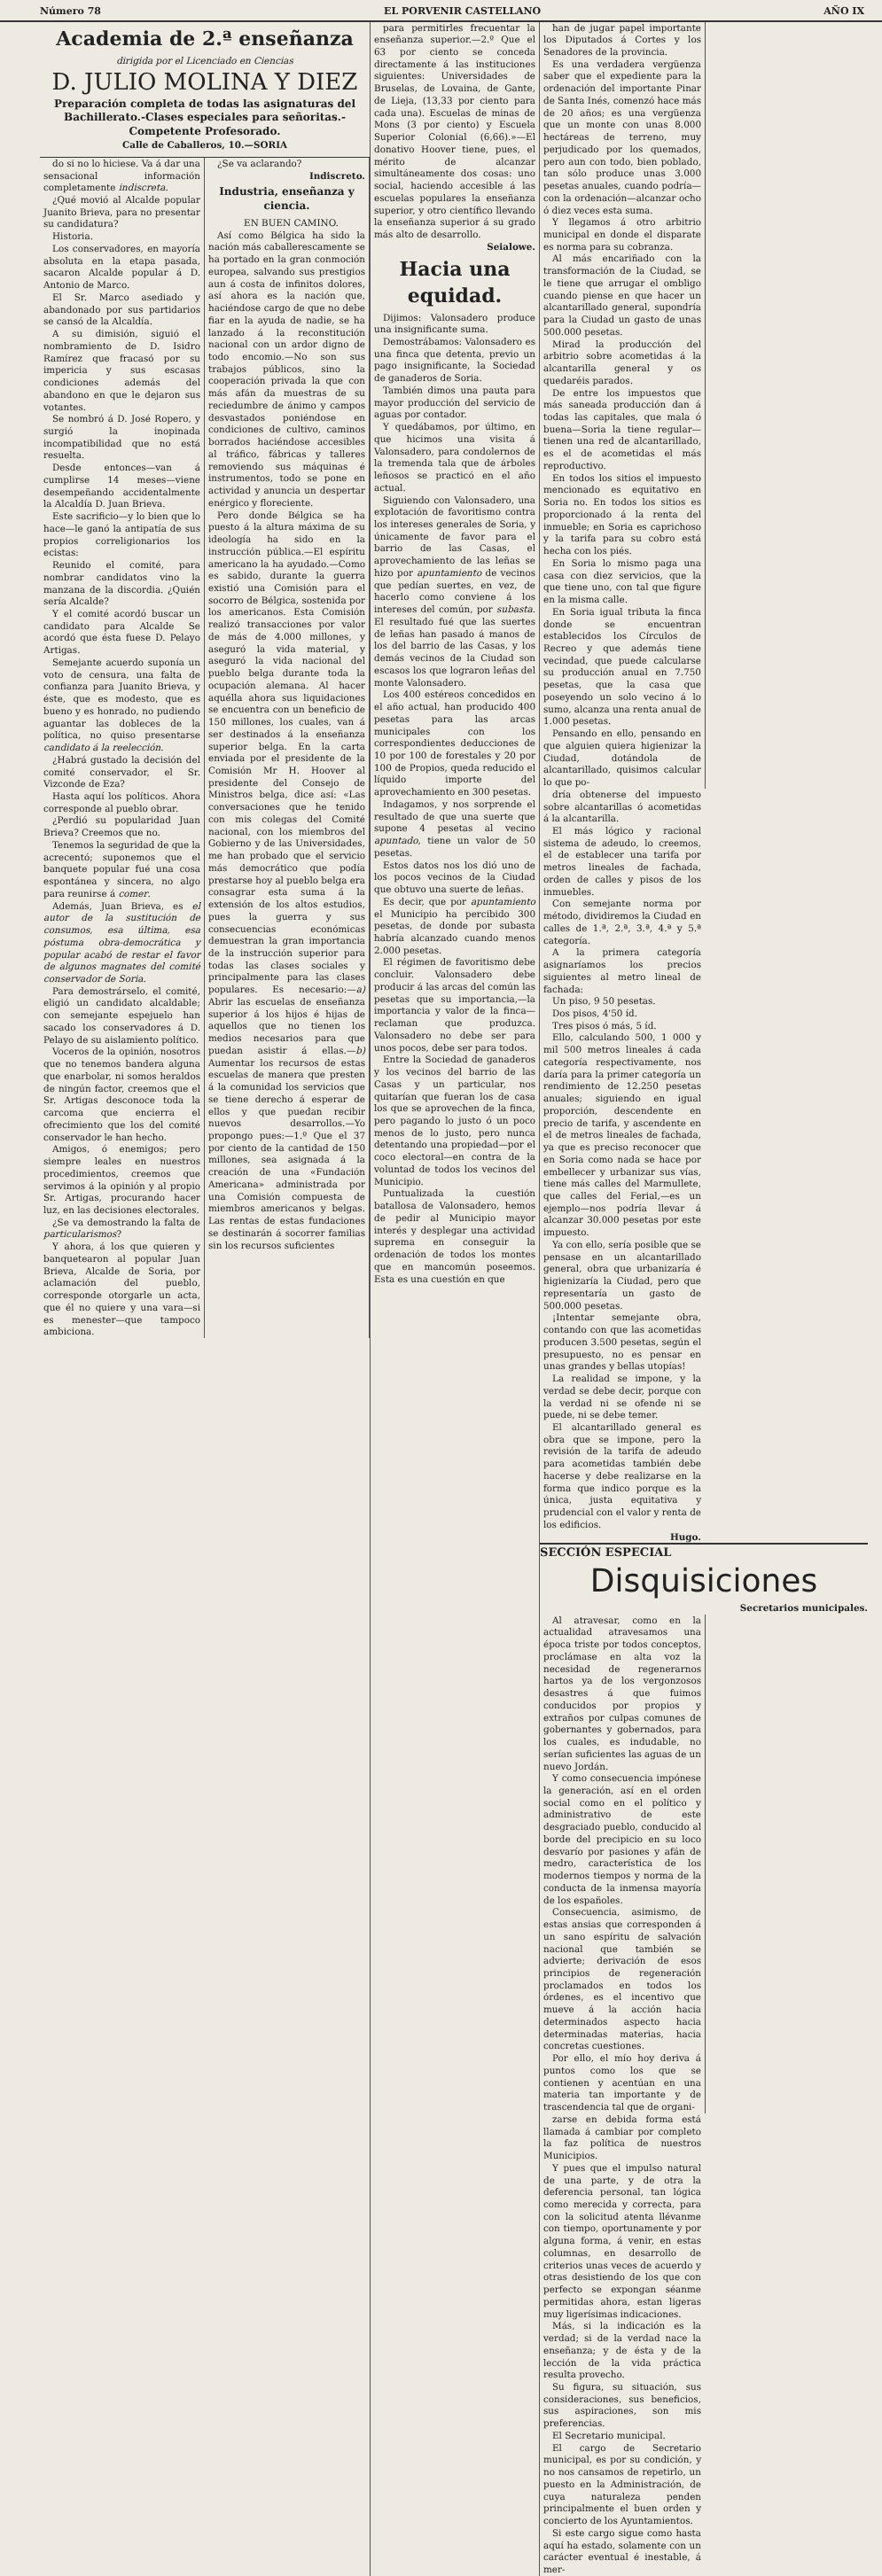Número 78 EL PORVENIR CASTELLANO AÑO IX
Academia de 2.ª enseñanza
dirigida por el Licenciado en Ciencias
D. JULIO MOLINA Y DIEZ
Preparación completa de todas las asignaturas del Bachillerato.-Clases especiales para señoritas.-Competente Profesorado.
Calle de Caballeros, 10.—SORIA
do si no lo hiciese. Va á dar una sensacional información completamente indiscreta.
¿Qué movió al Alcalde popular Juanito Brieva, para no presentar su candidatura?
Historia.
Los conservadores, en mayoría absoluta en la etapa pasada, sacaron Alcalde popular á D. Antonio de Marco.
El Sr. Marco asediado y abandonado por sus partidarios se cansó de la Alcaldía.
A su dimisión, siguió el nombramiento de D. Isidro Ramírez que fracasó por su impericia y sus escasas condiciones además del abandono en que le dejaron sus votantes.
Se nombró á D. José Ropero, y surgió la inopinada incompatibilidad que no está resuelta.
Desde entonces—van á cumplirse 14 meses—viene desempeñando accidentalmente la Alcaldía D. Juan Brieva.
Este sacrificio—y lo bien que lo hace—le ganó la antipatía de sus propios correligionarios los ecistas:
Reunido el comité, para nombrar candidatos vino la manzana de la discordia. ¿Quién sería Alcalde?
Y el comité acordó buscar un candidato para Alcalde Se acordó que ésta fuese D. Pelayo Artigas.
Semejante acuerdo suponía un voto de censura, una falta de confianza para Juanito Brieva, y éste, que es modesto, que es bueno y es honrado, no pudiendo aguantar las dobleces de la política, no quiso presentarse candidato á la reelección.
¿Habrá gustado la decisión del comité conservador, el Sr. Vizconde de Eza?
Hasta aquí los políticos. Ahora corresponde al pueblo obrar.
¿Perdió su popularidad Juan Brieva? Creemos que no.
Tenemos la seguridad de que la acrecentó; suponemos que el banquete popular fué una cosa espontánea y sincera, no algo para reunirse á comer.
Además, Juan Brieva, es el autor de la sustitución de consumos, esa última, esa póstuma obra-democrática y popular acabó de restar el favor de algunos magnates del comité conservador de Soria.
Para demostrárselo, el comité, eligió un candidato alcaldable; con semejante espejuelo han sacado los conservadores á D. Pelayo de su aislamiento político.
Voceros de la opinión, nosotros que no tenemos bandera alguna que enarbolar, ni somos heraldos de ningún factor, creemos que el Sr. Artigas desconoce toda la carcoma que encierra el ofrecimiento que los del comité conservador le han hecho.
Amigos, ó enemigos; pero siempre leales en nuestros procedimientos, creemos que servimos á la opinión y al propio Sr. Artigas, procurando hacer luz, en las decisiones electorales.
¿Se va demostrando la falta de particularismos?
Y ahora, á los que quieren y banquetearon al popular Juan Brieva, Alcalde de Soria, por aclamación del pueblo, corresponde otorgarle un acta, que él no quiere y una vara—si es menester—que tampoco ambiciona.
¿Se va aclarando?
Indiscreto.
Industria, enseñanza y ciencia.
EN BUEN CAMINO.
Así como Bélgica ha sido la nación más caballerescamente se ha portado en la gran conmoción europea, salvando sus prestigios aun á costa de infinitos dolores, así ahora es la nación que, haciéndose cargo de que no debe fiar en la ayuda de nadie, se ha lanzado á la reconstitución nacional con un ardor digno de todo encomio.—No son sus trabajos públicos, sino la cooperación privada la que con más afán da muestras de su reciedumbre de ánimo y campos desvastados poniéndose en condiciones de cultivo, caminos borrados haciéndose accesibles al tráfico, fábricas y talleres removiendo sus máquinas é instrumentos, todo se pone en actividad y anuncia un despertar enérgico y floreciente.
Pero donde Bélgica se ha puesto á la altura máxima de su ideología ha sido en la instrucción pública.—El espíritu americano la ha ayudado.—Como es sabido, durante la guerra existió una Comisión para el socorro de Bélgica, sostenida por los americanos. Esta Comisión realizó transacciones por valor de más de 4.000 millones, y aseguró la vida material, y aseguró la vida nacional del pueblo belga durante toda la ocupación alemana. Al hacer aquélla ahora sus liquidaciones se encuentra con un beneficio de 150 millones, los cuales, van á ser destinados á la enseñanza superior belga. En la carta enviada por el presidente de la Comisión Mr H. Hoover al presidente del Consejo de Ministros belga, dice así: «Las conversaciones que he tenido con mis colegas del Comité nacional, con los miembros del Gobierno y de las Universidades, me han probado que el servicio más democrático que podía prestarse hoy al pueblo belga era consagrar esta suma á la extensión de los altos estudios, pues la guerra y sus consecuencias económicas demuestran la gran importancia de la instrucción superior para todas las clases sociales y principalmente para las clases populares. Es necesario:—a) Abrir las escuelas de enseñanza superior á los hijos é hijas de aquellos que no tienen los medios necesarios para que puedan asistir á ellas.—b) Aumentar los recursos de estas escuelas de manera que presten á la comunidad los servicios que se tiene derecho á esperar de ellos y que puedan recibir nuevos desarrollos.—Yo propongo pues:—1.º Que el 37 por ciento de la cantidad de 150 millones, sea asignada á la creación de una «Fundación Americana» administrada por una Comisión compuesta de miembros americanos y belgas. Las rentas de estas fundaciones se destinarán á socorrer familias sin los recursos suficientes
para permitirles frecuentar la enseñanza superior.—2.º Que el 63 por ciento se conceda directamente á las instituciones siguientes: Universidades de Bruselas, de Lovaina, de Gante, de Lieja, (13,33 por ciento para cada una). Escuelas de minas de Mons (3 por ciento) y Escuela Superior Colonial (6,66).»—El donativo Hoover tiene, pues, el mérito de alcanzar simultáneamente dos cosas: uno social, haciendo accesible á las escuelas populares la enseñanza superior, y otro científico llevando la enseñanza superior á su grado más alto de desarrollo.
Seialowe.
Hacia una equidad.
Dijimos: Valonsadero produce una insignificante suma.
Demostrábamos: Valonsadero es una finca que detenta, previo un pago insignificante, la Sociedad de ganaderos de Soria.
También dimos una pauta para mayor producción del servicio de aguas por contador.
Y quedábamos, por último, en que hicimos una visita á Valonsadero, para condolernos de la tremenda tala que de árboles leñosos se practicó en el año actual.
Siguiendo con Valonsadero, una explotación de favoritismo contra los intereses generales de Soria, y únicamente de favor para el barrio de las Casas, el aprovechamiento de las leñas se hizo por apuntamiento de vecinos que pedían suertes, en vez, de hacerlo como conviene á los intereses del común, por subasta. El resultado fué que las suertes de leñas han pasado á manos de los del barrio de las Casas, y los demás vecinos de la Ciudad son escasos los que lograron leñas del monte Valonsadero.
Los 400 estéreos concedidos en el año actual, han producido 400 pesetas para las arcas municipales con los correspondientes deducciones de 10 por 100 de forestales y 20 por 100 de Propios, queda reducido el líquido importe del aprovechamiento en 300 pesetas.
Indagamos, y nos sorprende el resultado de que una suerte que supone 4 pesetas al vecino apuntado, tiene un valor de 50 pesetas.
Estos datos nos los dió uno de los pocos vecinos de la Ciudad que obtuvo una suerte de leñas.
Es decir, que por apuntamiento el Municipio ha percibido 300 pesetas, de donde por subasta habría alcanzado cuando menos 2.000 pesetas.
El régimen de favoritismo debe concluir. Valonsadero debe producir á las arcas del común las pesetas que su importancia,—la importancia y valor de la finca—reclaman que produzca. Valonsadero no debe ser para unos pocos, debe ser para todos.
Entre la Sociedad de ganaderos y los vecinos del barrio de las Casas y un particular, nos quitarían que fueran los de casa los que se aprovechen de la finca, pero pagando lo justo ó un poco menos de lo justo, pero nunca detentando una propiedad—por el coco electoral—en contra de la voluntad de todos los vecinos del Municipio.
Puntualizada la cuestión batallosa de Valonsadero, hemos de pedir al Municipio mayor interés y desplegar una actividad suprema en conseguir la ordenación de todos los montes que en mancomún poseemos. Esta es una cuestión en que
han de jugar papel importante los Diputados á Cortes y los Senadores de la provincia.
Es una verdadera vergüenza saber que el expediente para la ordenación del importante Pinar de Santa Inés, comenzó hace más de 20 años; es una vergüenza que un monte con unas 8.000 hectáreas de terreno, muy perjudicado por los quemados, pero aun con todo, bien poblado, tan sólo produce unas 3.000 pesetas anuales, cuando podría—con la ordenación—alcanzar ocho ó diez veces esta suma.
Y llegamos á otro arbitrio municipal en donde el disparate es norma para su cobranza.
Al más encariñado con la transformación de la Ciudad, se le tiene que arrugar el ombligo cuando piense en que hacer un alcantarillado general, supondría para la Ciudad un gasto de unas 500.000 pesetas.
Mirad la producción del arbitrio sobre acometidas á la alcantarilla general y os quedaréis parados.
De entre los impuestos que más saneada producción dan á todas las capitales, que mala ó buena—Soria la tiene regular—tienen una red de alcantarillado, es el de acometidas el más reproductivo.
En todos los sitios el impuesto mencionado es equitativo en Soria no. En todos los sitios es proporcionado á la renta del inmueble; en Soria es caprichoso y la tarifa para su cobro está hecha con los piés.
En Soria lo mismo paga una casa con diez servicios, que la que tiene uno, con tal que figure en la misma calle.
En Soria igual tributa la finca donde se encuentran establecidos los Círculos de Recreo y que además tiene vecindad, que puede calcularse su producción anual en 7.750 pesetas, que la casa que poseyendo un solo vecino á lo sumo, alcanza una renta anual de 1.000 pesetas.
Pensando en ello, pensando en que alguien quiera higienizar la Ciudad, dotándola de alcantarillado, quisimos calcular lo que po-
dría obtenerse del impuesto sobre alcantarillas ó acometidas á la alcantarilla.
El más lógico y racional sistema de adeudo, lo creemos, el de establecer una tarifa por metros lineales de fachada, orden de calles y pisos de los inmuebles.
Con semejante norma por método, dividiremos la Ciudad en calles de 1.ª, 2.ª, 3.ª, 4.ª y 5.ª categoría.
A la primera categoría asignaríamos los precios siguientes al metro lineal de fachada:
Un piso, 9 50 pesetas.
Dos pisos, 4'50 íd.
Tres pisos ó más, 5 íd.
Ello, calculando 500, 1 000 y mil 500 metros lineales á cada categoría respectivamente, nos daría para la primer categoría un rendimiento de 12.250 pesetas anuales; siguiendo en igual proporción, descendente en precio de tarifa, y ascendente en el de metros lineales de fachada, ya que es preciso reconocer que en Soria como nada se hace por embellecer y urbanizar sus vías, tiene más calles del Marmullete, que calles del Ferial,—es un ejemplo—nos podría llevar á alcanzar 30.000 pesetas por este impuesto.
Ya con ello, sería posible que se pensase en un alcantarillado general, obra que urbanizaría é higienizaría la Ciudad, pero que representaría un gasto de 500.000 pesetas.
¡Intentar semejante obra, contando con que las acometidas producen 3.500 pesetas, según el presupuesto, no es pensar en unas grandes y bellas utopías!
La realidad se impone, y la verdad se debe decir, porque con la verdad ni se ofende ni se puede, ni se debe temer.
El alcantarillado general es obra que se impone, pero la revisión de la tarifa de adeudo para acometidas también debe hacerse y debe realizarse en la forma que indico porque es la única, justa equitativa y prudencial con el valor y renta de los edificios.
Hugo.
SECCIÓN ESPECIAL
Disquisiciones
Secretarios municipales.
Al atravesar, como en la actualidad atravesamos una época triste por todos conceptos, proclámase en alta voz la necesidad de regenerarnos hartos ya de los vergonzosos desastres á que fuimos conducidos por propios y extraños por culpas comunes de gobernantes y gobernados, para los cuales, es indudable, no serían suficientes las aguas de un nuevo Jordán.
Y como consecuencia impónese la generación, así en el orden social como en el político y administrativo de este desgraciado pueblo, conducido al borde del precipicio en su loco desvarío por pasiones y afán de medro, característica de los modernos tiempos y norma de la conducta de la inmensa mayoría de los españoles.
Consecuencia, asimismo, de estas ansias que corresponden á un sano espíritu de salvación nacional que también se advierte; derivación de esos principios de regeneración proclamados en todos los órdenes, es el incentivo que mueve á la acción hacia determinados aspecto hacia determinadas materias, hacia concretas cuestiones.
Por ello, el mío hoy deriva á puntos como los que se contienen y acentúan en una materia tan importante y de trascendencia tal que de organi-
zarse en debida forma está llamada á cambiar por completo la faz política de nuestros Municipios.
Y pues que el impulso natural de una parte, y de otra la deferencia personal, tan lógica como merecida y correcta, para con la solicitud atenta llévanme con tiempo, oportunamente y por alguna forma, á venir, en estas columnas, en desarrollo de criterios unas veces de acuerdo y otras desistiendo de los que con perfecto se expongan séanme permitidas ahora, estan ligeras muy ligerísimas indicaciones.
Más, si la indicación es la verdad; si de la verdad nace la enseñanza; y de ésta y de la lección de la vida práctica resulta provecho.
Su figura, su situación, sus consideraciones, sus beneficios, sus aspiraciones, son mis preferencias.
El Secretario municipal.
El cargo de Secretario municipal, es por su condición, y no nos cansamos de repetirlo, un puesto en la Administración, de cuya naturaleza penden principalmente el buen orden y concierto de los Ayuntamientos.
Si este cargo sigue como hasta aquí ha estado, solamente con un carácter eventual é inestable, á mer-